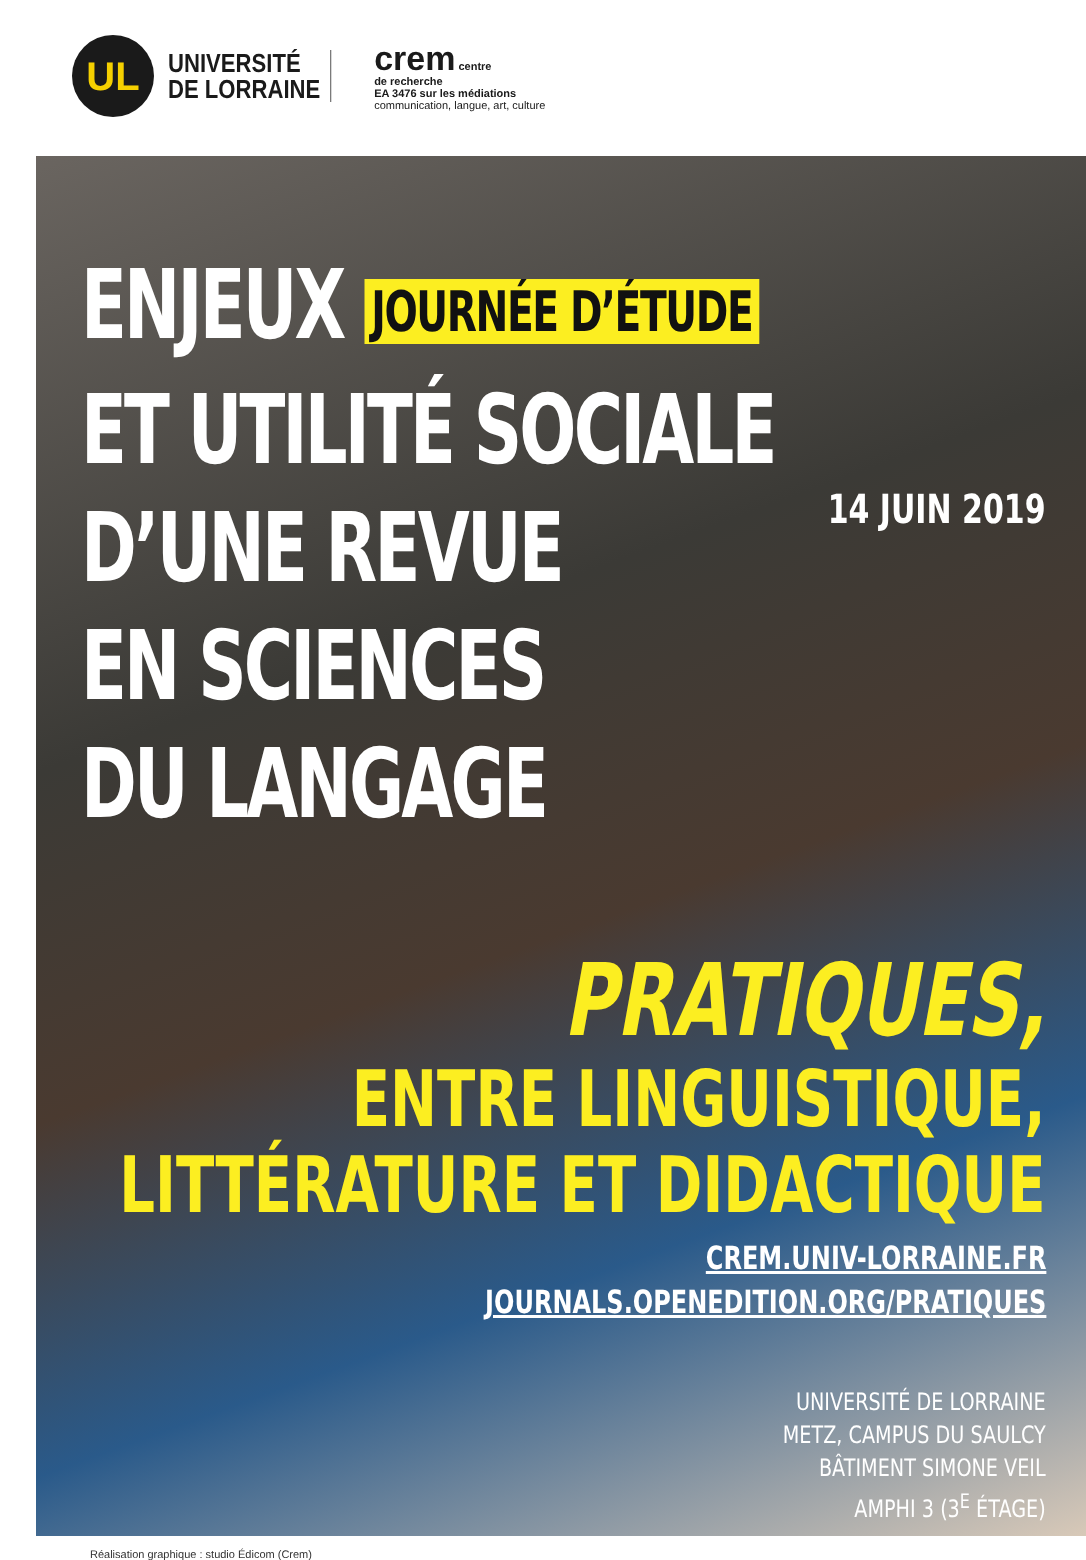UL
UNIVERSITÉ
DE LORRAINE
crem centre
de recherche
EA 3476 sur les médiations
communication, langue, art, culture
ENJEUX JOURNÉE D’ÉTUDE
ET UTILITÉ SOCIALE
D’UNE REVUE
EN SCIENCES
DU LANGAGE
14 JUIN 2019
PRATIQUES,
ENTRE LINGUISTIQUE,
LITTÉRATURE ET DIDACTIQUE
CREM.UNIV-LORRAINE.FR
JOURNALS.OPENEDITION.ORG/PRATIQUES
UNIVERSITÉ DE LORRAINE
METZ, CAMPUS DU SAULCY
BÂTIMENT SIMONE VEIL
AMPHI 3 (3<sup>E</sup> ÉTAGE)
Réalisation graphique : studio Édicom (Crem)